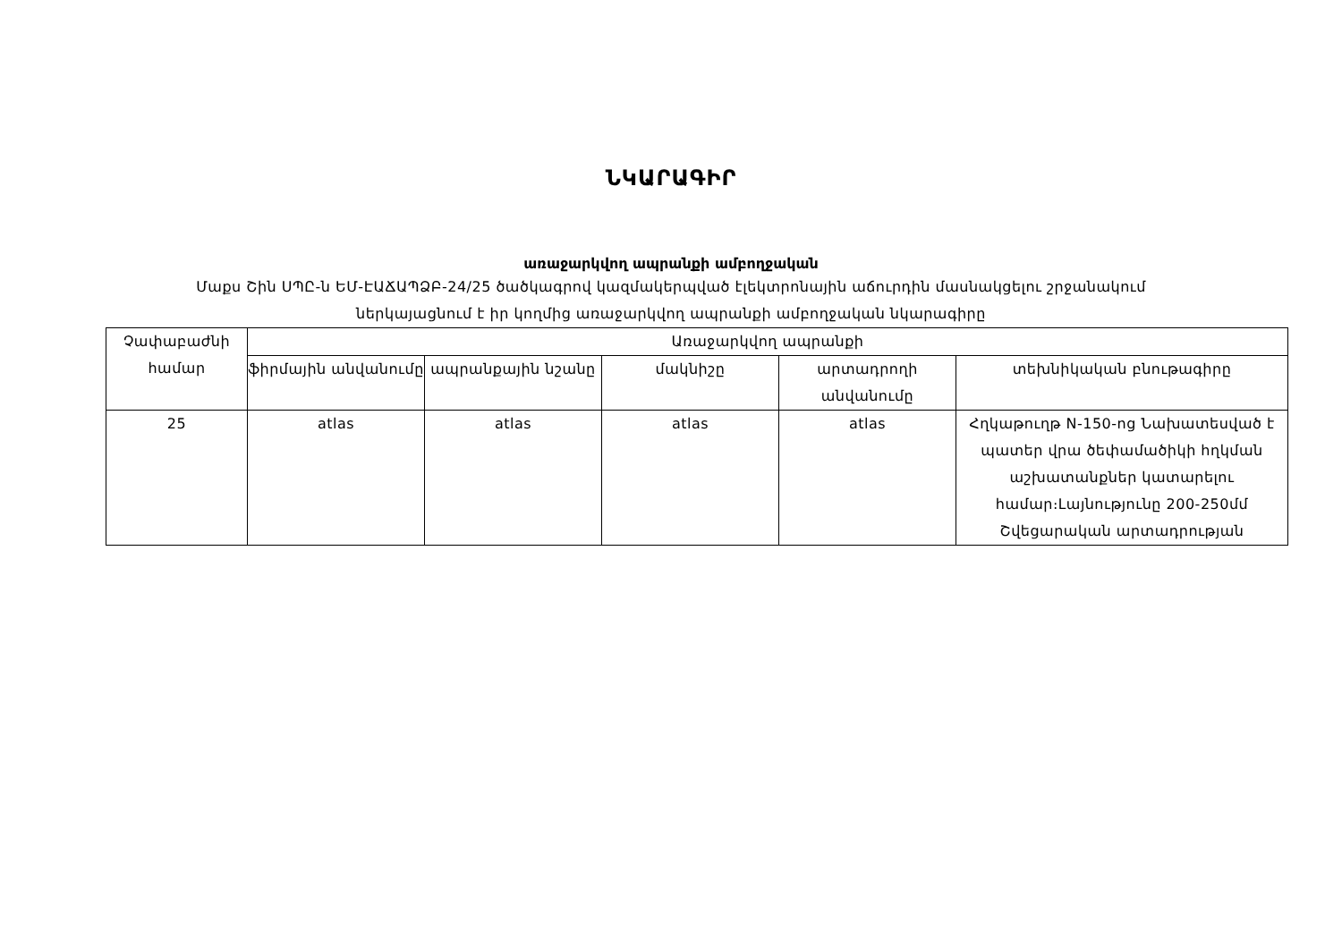ՆԿԱՐԱԳԻՐ
առաջարկվող ապրանքի ամբողջական
Մաքս Շին ՍՊԸ-ն ԵՄ-ԷԱՃԱՊՁԲ-24/25 ծածկագրով կազմակերպված էլեկտրոնային աճուրդին մասնակցելու շրջանակում
ներկայացնում է իր կողմից առաջարկվող ապրանքի ամբողջական նկարագիրը
| Չափաբաժնի համար | Առաջարկվող ապրանքի | | | | |
| --- | --- | --- | --- | --- | --- |
| | ֆիրմային անվանումը | ապրանքային նշանը | մակնիշը | արտադրողի անվանումը | տեխնիկական բնութագիրը |
| 25 | atlas | atlas | atlas | atlas | Հղկաթուղթ N-150-ոց Նախատեսված է պատեր վրա ծեփամածիկի հղկման աշխատանքներ կատարելու համար։Լայնությունը 200-250մմ Շվեցարական արտադրության |